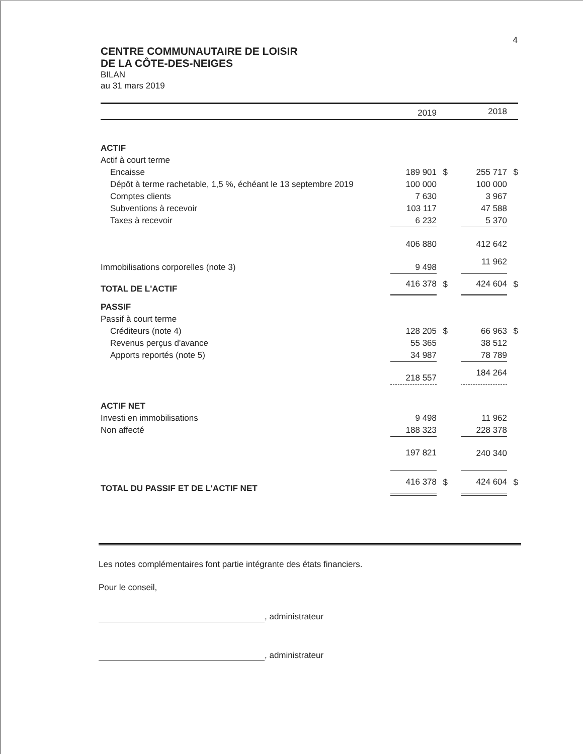4
CENTRE COMMUNAUTAIRE DE LOISIR
DE LA CÔTE-DES-NEIGES
BILAN
au 31 mars 2019
| | 2019 | | | 2018 | |
| --- | --- | --- | --- | --- | --- |
| ACTIF | | | | | |
| Actif à court terme | | | | | |
| Encaisse | 189 901 | $ | | 255 717 | $ |
| Dépôt à terme rachetable, 1,5 %, échéant le 13 septembre 2019 | 100 000 | | | 100 000 | |
| Comptes clients | 7 630 | | | 3 967 | |
| Subventions à recevoir | 103 117 | | | 47 588 | |
| Taxes à recevoir | 6 232 | | | 5 370 | |
| | 406 880 | | | 412 642 | |
| Immobilisations corporelles (note 3) | 9 498 | | | 11 962 | |
| TOTAL DE L'ACTIF | 416 378 | $ | | 424 604 | $ |
| PASSIF | | | | | |
| Passif à court terme | | | | | |
| Créditeurs (note 4) | 128 205 | $ | | 66 963 | $ |
| Revenus perçus d'avance | 55 365 | | | 38 512 | |
| Apports reportés (note 5) | 34 987 | | | 78 789 | |
| | 218 557 | | | 184 264 | |
| ACTIF NET | | | | | |
| Investi en immobilisations | 9 498 | | | 11 962 | |
| Non affecté | 188 323 | | | 228 378 | |
| | 197 821 | | | 240 340 | |
| TOTAL DU PASSIF ET DE L'ACTIF NET | 416 378 | $ | | 424 604 | $ |
Les notes complémentaires font partie intégrante des états financiers.
Pour le conseil,
, administrateur
, administrateur